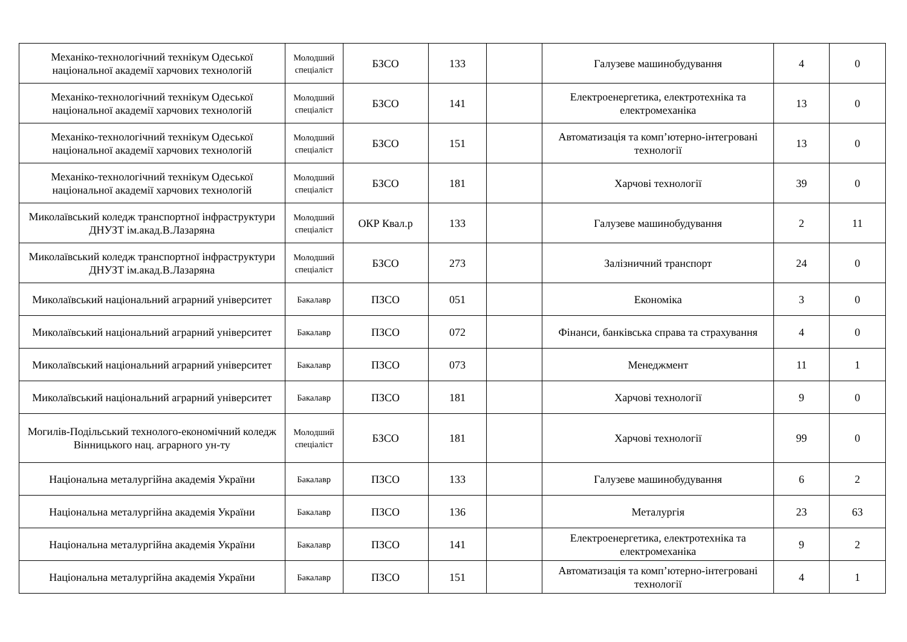| Механіко-технологічний технікум Одеської національної академії харчових технологій | Молодший спеціаліст | БЗСО | 133 | | Галузеве машинобудування | 4 | 0 |
| Механіко-технологічний технікум Одеської національної академії харчових технологій | Молодший спеціаліст | БЗСО | 141 | | Електроенергетика, електротехніка та електромеханіка | 13 | 0 |
| Механіко-технологічний технікум Одеської національної академії харчових технологій | Молодший спеціаліст | БЗСО | 151 | | Автоматизація та комп’ютерно-інтегровані технології | 13 | 0 |
| Механіко-технологічний технікум Одеської національної академії харчових технологій | Молодший спеціаліст | БЗСО | 181 | | Харчові технології | 39 | 0 |
| Миколаївський коледж транспортної інфраструктури ДНУЗТ ім.акад.В.Лазаряна | Молодший спеціаліст | ОКР Квал.р | 133 | | Галузеве машинобудування | 2 | 11 |
| Миколаївський коледж транспортної інфраструктури ДНУЗТ ім.акад.В.Лазаряна | Молодший спеціаліст | БЗСО | 273 | | Залізничний транспорт | 24 | 0 |
| Миколаївський національний аграрний університет | Бакалавр | ПЗСО | 051 | | Економіка | 3 | 0 |
| Миколаївський національний аграрний університет | Бакалавр | ПЗСО | 072 | | Фінанси, банківська справа та страхування | 4 | 0 |
| Миколаївський національний аграрний університет | Бакалавр | ПЗСО | 073 | | Менеджмент | 11 | 1 |
| Миколаївський національний аграрний університет | Бакалавр | ПЗСО | 181 | | Харчові технології | 9 | 0 |
| Могилів-Подільський технолого-економічний коледж Вінницького нац. аграрного ун-ту | Молодший спеціаліст | БЗСО | 181 | | Харчові технології | 99 | 0 |
| Національна металургійна академія України | Бакалавр | ПЗСО | 133 | | Галузеве машинобудування | 6 | 2 |
| Національна металургійна академія України | Бакалавр | ПЗСО | 136 | | Металургія | 23 | 63 |
| Національна металургійна академія України | Бакалавр | ПЗСО | 141 | | Електроенергетика, електротехніка та електромеханіка | 9 | 2 |
| Національна металургійна академія України | Бакалавр | ПЗСО | 151 | | Автоматизація та комп’ютерно-інтегровані технології | 4 | 1 |